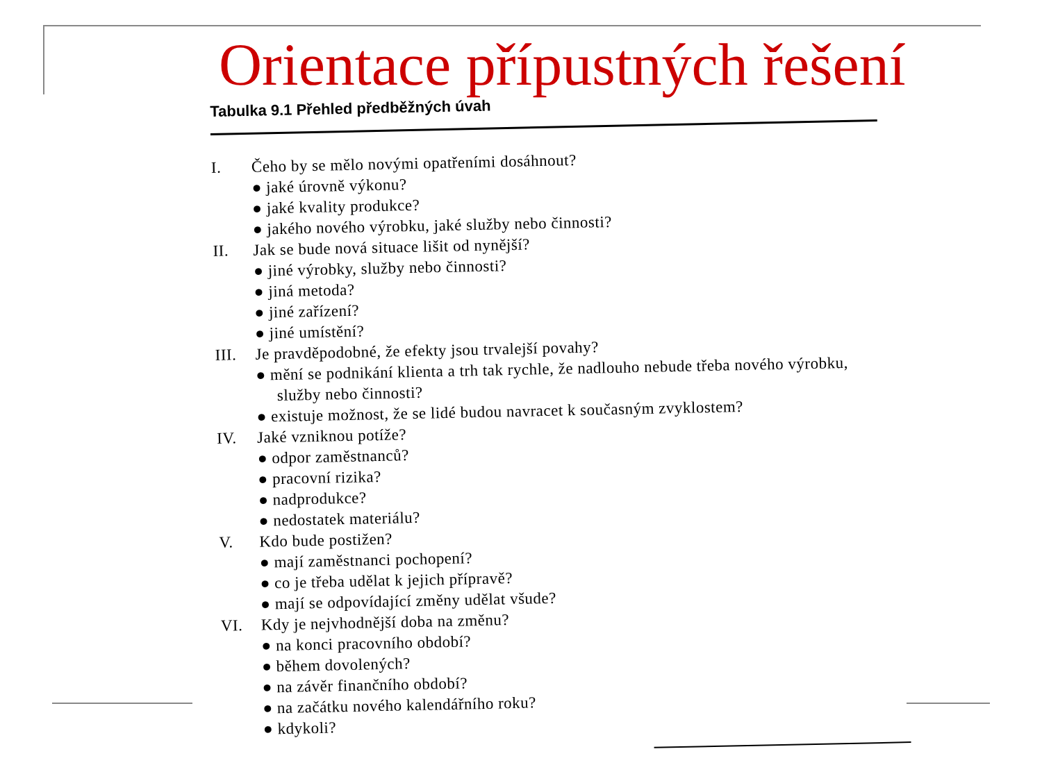Orientace přípustných řešení
Tabulka 9.1 Přehled předběžných úvah
I. Čeho by se mělo novými opatřeními dosáhnout?
● jaké úrovně výkonu?
● jaké kvality produkce?
● jakého nového výrobku, jaké služby nebo činnosti?
II. Jak se bude nová situace lišit od nynější?
● jiné výrobky, služby nebo činnosti?
● jiná metoda?
● jiné zařízení?
● jiné umístění?
III. Je pravděpodobné, že efekty jsou trvalejší povahy?
● mění se podnikání klienta a trh tak rychle, že nadlouho nebude třeba nového výrobku, služby nebo činnosti?
● existuje možnost, že se lidé budou navracet k současným zvyklostem?
IV. Jaké vzniknou potíže?
● odpor zaměstnanců?
● pracovní rizika?
● nadprodukce?
● nedostatek materiálu?
V. Kdo bude postižen?
● mají zaměstnanci pochopení?
● co je třeba udělat k jejich přípravě?
● mají se odpovídající změny udělat všude?
VI. Kdy je nejvhodnější doba na změnu?
● na konci pracovního období?
● během dovolených?
● na závěr finančního období?
● na začátku nového kalendářního roku?
● kdykoli?